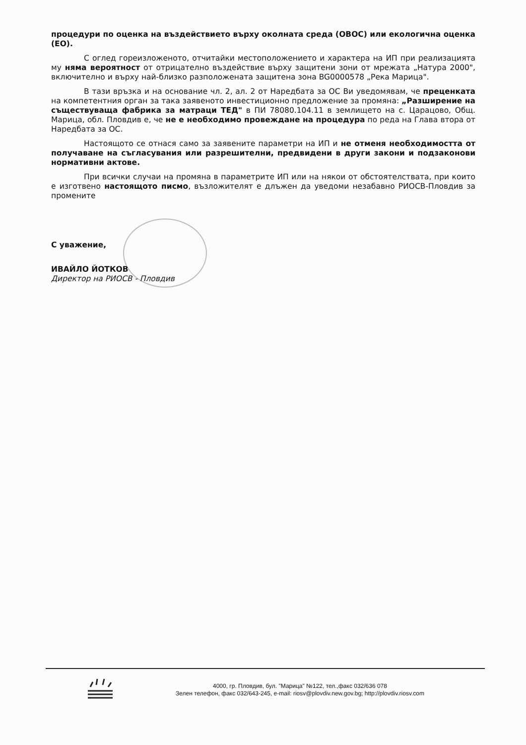процедури по оценка на въздействието върху околната среда (ОВОС) или екологична оценка (ЕО).
С оглед гореизложеното, отчитайки местоположението и характера на ИП при реализацията му няма вероятност от отрицателно въздействие върху защитени зони от мрежата „Натура 2000", включително и върху най-близко разположената защитена зона BG0000578 „Река Марица".
В тази връзка и на основание чл. 2, ал. 2 от Наредбата за ОС Ви уведомявам, че преценката на компетентния орган за така заявеното инвестиционно предложение за промяна: „Разширение на съществуваща фабрика за матраци ТЕД" в ПИ 78080.104.11 в землището на с. Царацово, Общ. Марица, обл. Пловдив е, че не е необходимо провеждане на процедура по реда на Глава втора от Наредбата за ОС.
Настоящото се отнася само за заявените параметри на ИП и не отменя необходимостта от получаване на съгласувания или разрешителни, предвидени в други закони и подзаконови нормативни актове.
При всички случаи на промяна в параметрите ИП или на някои от обстоятелствата, при които е изготвено настоящото писмо, възложителят е длъжен да уведоми незабавно РИОСВ-Пловдив за промените
С уважение,
ИВАЙЛО ЙОТКОВ
Директор на РИОСВ - Пловдив
4000, гр. Пловдив, бул. "Марица" №122, тел.,факс 032/636 078
Зелен телефон, факс 032/643-245, e-mail: riosv@plovdiv.new.gov.bg; http://plovdiv.riosv.com